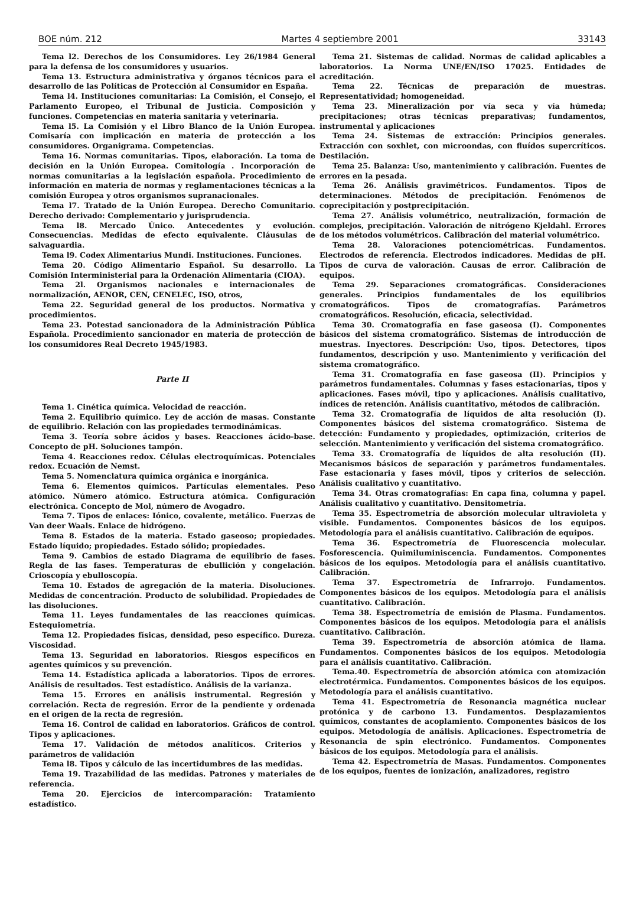BOE núm. 212 Martes 4 septiembre 2001 33143
Tema l2. Derechos de los Consumidores. Ley 26/1984 General para la defensa de los consumidores y usuarios.
Tema 13. Estructura administrativa y órganos técnicos para el desarrollo de las Políticas de Protección al Consumidor en España.
Tema l4. Instituciones comunitarias: La Comisión, el Consejo, el Parlamento Europeo, el Tribunal de Justicia. Composición y funciones. Competencias en materia sanitaria y veterinaria.
Tema l5. La Comisión y el Libro Blanco de la Unión Europea. Comisaría con implicación en materia de protección a los consumidores. Organigrama. Competencias.
Tema 16. Normas comunitarias. Tipos, elaboración. La toma de decisión en la Unión Europea. Comitología . Incorporación de normas comunitarias a la legislación española. Procedimiento de información en materia de normas y reglamentaciones técnicas a la comisión Europea y otros organismos supranacionales.
Tema l7. Tratado de la Unión Europea. Derecho Comunitario. Derecho derivado: Complementario y jurisprudencia.
Tema l8. Mercado Único. Antecedentes y evolución. Consecuencias. Medidas de efecto equivalente. Cláusulas de salvaguardia.
Tema l9. Codex Alimentarius Mundi. Instituciones. Funciones.
Tema 20. Código Alimentario Español. Su desarrollo. La Comisión Interministerial para la Ordenación Alimentaria (CIOA).
Tema 2l. Organismos nacionales e internacionales de normalización, AENOR, CEN, CENELEC, ISO, otros,
Tema 22. Seguridad general de los productos. Normativa y procedimientos.
Tema 23. Potestad sancionadora de la Administración Pública Española. Procedimiento sancionador en materia de protección de los consumidores Real Decreto 1945/1983.
Parte II
Tema 1. Cinética química. Velocidad de reacción.
Tema 2. Equilibrio químico. Ley de acción de masas. Constante de equilibrio. Relación con las propiedades termodinámicas.
Tema 3. Teoría sobre ácidos y bases. Reacciones ácido-base. Concepto de pH. Soluciones tampón.
Tema 4. Reacciones redox. Células electroquímicas. Potenciales redox. Ecuación de Nemst.
Tema 5. Nomenclatura química orgánica e inorgánica.
Tema 6. Elementos químicos. Partículas elementales. Peso atómico. Número atómico. Estructura atómica. Configuración electrónica. Concepto de Mol, número de Avogadro.
Tema 7. Tipos de enlaces: Iónico, covalente, metálico. Fuerzas de Van deer Waals. Enlace de hidrógeno.
Tema 8. Estados de la materia. Estado gaseoso; propiedades. Estado líquido; propiedades. Estado sólido; propiedades.
Tema 9. Cambios de estado Diagrama de equilibrio de fases. Regla de las fases. Temperaturas de ebullición y congelación. Crioscopía y ebulloscopía.
Tema 10. Estados de agregación de la materia. Disoluciones. Medidas de concentración. Producto de solubilidad. Propiedades de las disoluciones.
Tema 11. Leyes fundamentales de las reacciones químicas. Estequiometría.
Tema 12. Propiedades físicas, densidad, peso específico. Dureza. Viscosidad.
Tema 13. Seguridad en laboratorios. Riesgos específicos en agentes químicos y su prevención.
Tema 14. Estadística aplicada a laboratorios. Tipos de errores. Análisis de resultados. Test estadístico. Análisis de la varianza.
Tema 15. Errores en análisis instrumental. Regresión y correlación. Recta de regresión. Error de la pendiente y ordenada en el origen de la recta de regresión.
Tema 16. Control de calidad en laboratorios. Gráficos de control. Tipos y aplicaciones.
Tema 17. Validación de métodos analíticos. Criterios y parámetros de validación
Tema l8. Tipos y cálculo de las incertidumbres de las medidas.
Tema 19. Trazabilidad de las medidas. Patrones y materiales de referencia.
Tema 20. Ejercicios de intercomparación: Tratamiento estadístico.
Tema 21. Sistemas de calidad. Normas de calidad aplicables a laboratorios. La Norma UNE/EN/ISO 17025. Entidades de acreditación.
Tema 22. Técnicas de preparación de muestras. Representatividad; homogeneidad.
Tema 23. Mineralización por vía seca y vía húmeda; precipitaciones; otras técnicas preparativas; fundamentos, instrumental y aplicaciones
Tema 24. Sistemas de extracción: Principios generales. Extracción con soxhlet, con microondas, con fluídos supercríticos. Destilación.
Tema 25. Balanza: Uso, mantenimiento y calibración. Fuentes de errores en la pesada.
Tema 26. Análisis gravimétricos. Fundamentos. Tipos de determinaciones. Métodos de precipitación. Fenómenos de coprecipitación y postprecipitación.
Tema 27. Análisis volumétrico, neutralización, formación de complejos, precipitación. Valoración de nitrógeno Kjeldahl. Errores de los métodos volumétricos. Calibración del material volumétrico.
Tema 28. Valoraciones potenciométricas. Fundamentos. Electrodos de referencia. Electrodos indicadores. Medidas de pH. Tipos de curva de valoración. Causas de error. Calibración de equipos.
Tema 29. Separaciones cromatográficas. Consideraciones generales. Principios fundamentales de los equilibrios cromatográficos. Tipos de cromatografías. Parámetros cromatográficos. Resolución, eficacia, selectividad.
Tema 30. Cromatografía en fase gaseosa (I). Componentes básicos del sistema cromatográfico. Sistemas de introducción de muestras. Inyectores. Descripción: Uso, tipos. Detectores, tipos fundamentos, descripción y uso. Mantenimiento y verificación del sistema cromatográfico.
Tema 31. Cromatografía en fase gaseosa (II). Principios y parámetros fundamentales. Columnas y fases estacionarias, tipos y aplicaciones. Fases móvil, tipo y aplicaciones. Análisis cualitativo, índices de retención. Análisis cuantitativo, métodos de calibración.
Tema 32. Cromatografía de líquidos de alta resolución (I). Componentes básicos del sistema cromatográfico. Sistema de detección: Fundamento y propiedades, optimización, criterios de selección. Mantenimiento y verificación del sistema cromatográfico.
Tema 33. Cromatografía de líquidos de alta resolución (II). Mecanismos básicos de separación y parámetros fundamentales. Fase estacionaria y fases móvil, tipos y criterios de selección. Análisis cualitativo y cuantitativo.
Tema 34. Otras cromatografías: En capa fina, columna y papel. Análisis cualitativo y cuantitativo. Densitometría.
Tema 35. Espectrometría de absorción molecular ultravioleta y visible. Fundamentos. Componentes básicos de los equipos. Metodología para el análisis cuantitativo. Calibración de equipos.
Tema 36. Espectrometría de Fluorescencia molecular. Fosforescencia. Quimiluminiscencia. Fundamentos. Componentes básicos de los equipos. Metodología para el análisis cuantitativo. Calibración.
Tema 37. Espectrometría de Infrarrojo. Fundamentos. Componentes básicos de los equipos. Metodología para el análisis cuantitativo. Calibración.
Tema 38. Espectrometría de emisión de Plasma. Fundamentos. Componentes básicos de los equipos. Metodología para el análisis cuantitativo. Calibración.
Tema 39. Espectrometría de absorción atómica de llama. Fundamentos. Componentes básicos de los equipos. Metodología para el análisis cuantitativo. Calibración.
Tema.40. Espectrometría de absorción atómica con atomización electrotérmica. Fundamentos. Componentes básicos de los equipos. Metodología para el análisis cuantitativo.
Tema 41. Espectrometría de Resonancia magnética nuclear protónica y de carbono 13. Fundamentos. Desplazamientos químicos, constantes de acoplamiento. Componentes básicos de los equipos. Metodología de análisis. Aplicaciones. Espectrometría de Resonancia de spin electrónico. Fundamentos. Componentes básicos de los equipos. Metodología para el análisis.
Tema 42. Espectrometría de Masas. Fundamentos. Componentes de los equipos, fuentes de ionización, analizadores, registro